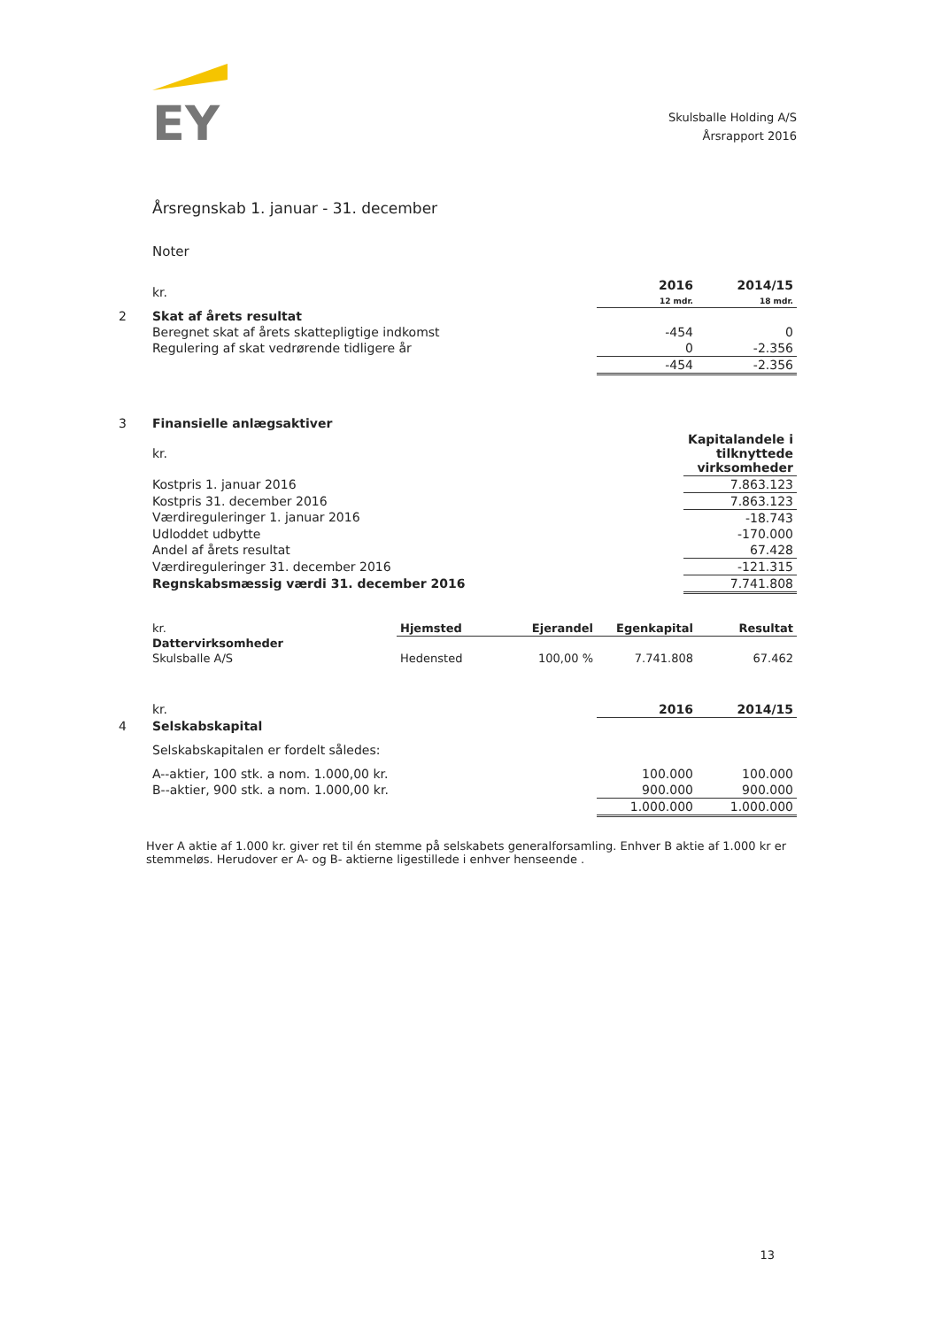EY
Skulsballe Holding A/S
Årsrapport 2016
Årsregnskab 1. januar - 31. december
Noter
| | kr. | 2016 12 mdr. | 2014/15 18 mdr. |
| 2 | Skat af årets resultat | | |
| | Beregnet skat af årets skattepligtige indkomst | -454 | 0 |
| | Regulering af skat vedrørende tidligere år | 0 | -2.356 |
| | | -454 | -2.356 |
| 3 | Finansielle anlægsaktiver | |
| | kr. | Kapitalandele i tilknyttede virksomheder |
| | Kostpris 1. januar 2016 | 7.863.123 |
| | Kostpris 31. december 2016 | 7.863.123 |
| | Værdireguleringer 1. januar 2016 | -18.743 |
| | Udloddet udbytte | -170.000 |
| | Andel af årets resultat | 67.428 |
| | Værdireguleringer 31. december 2016 | -121.315 |
| | Regnskabsmæssig værdi 31. december 2016 | 7.741.808 |
| | kr. | Hjemsted | Ejerandel | Egenkapital | Resultat |
| | Dattervirksomheder | | | | |
| | Skulsballe A/S | Hedensted | 100,00 % | 7.741.808 | 67.462 |
| | kr. | 2016 | 2014/15 |
| 4 | Selskabskapital | | |
| | Selskabskapitalen er fordelt således: | | |
| | A--aktier, 100 stk. a nom. 1.000,00 kr. | 100.000 | 100.000 |
| | B--aktier, 900 stk. a nom. 1.000,00 kr. | 900.000 | 900.000 |
| | | 1.000.000 | 1.000.000 |
Hver A aktie af 1.000 kr. giver ret til én stemme på selskabets generalforsamling. Enhver B aktie af 1.000 kr er stemmeløs. Herudover er A- og B- aktierne ligestillede i enhver henseende .
13